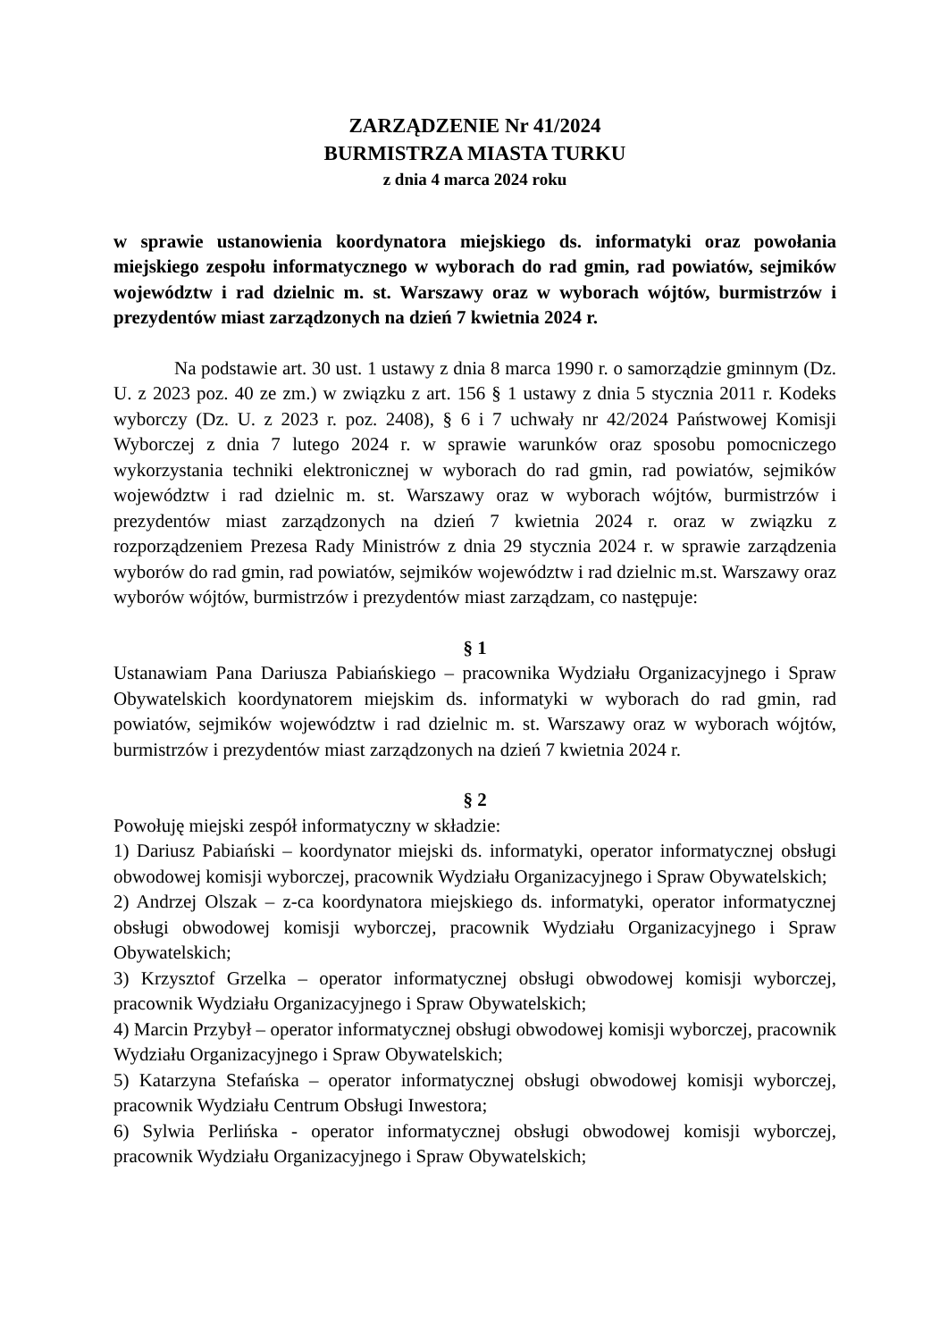ZARZĄDZENIE Nr 41/2024
BURMISTRZA MIASTA TURKU
z dnia 4 marca 2024 roku
w sprawie ustanowienia koordynatora miejskiego ds. informatyki oraz powołania miejskiego zespołu informatycznego w wyborach do rad gmin, rad powiatów, sejmików województw i rad dzielnic m. st. Warszawy oraz w wyborach wójtów, burmistrzów i prezydentów miast zarządzonych na dzień 7 kwietnia 2024 r.
Na podstawie art. 30 ust. 1 ustawy z dnia 8 marca 1990 r. o samorządzie gminnym (Dz. U. z 2023 poz. 40 ze zm.) w związku z art. 156 § 1 ustawy z dnia 5 stycznia 2011 r. Kodeks wyborczy (Dz. U. z 2023 r. poz. 2408), § 6 i 7 uchwały nr 42/2024 Państwowej Komisji Wyborczej z dnia 7 lutego 2024 r. w sprawie warunków oraz sposobu pomocniczego wykorzystania techniki elektronicznej w wyborach do rad gmin, rad powiatów, sejmików województw i rad dzielnic m. st. Warszawy oraz w wyborach wójtów, burmistrzów i prezydentów miast zarządzonych na dzień 7 kwietnia 2024 r. oraz w związku z rozporządzeniem Prezesa Rady Ministrów z dnia 29 stycznia 2024 r. w sprawie zarządzenia wyborów do rad gmin, rad powiatów, sejmików województw i rad dzielnic m.st. Warszawy oraz wyborów wójtów, burmistrzów i prezydentów miast zarządzam, co następuje:
§ 1
Ustanawiam Pana Dariusza Pabiańskiego – pracownika Wydziału Organizacyjnego i Spraw Obywatelskich koordynatorem miejskim ds. informatyki w wyborach do rad gmin, rad powiatów, sejmików województw i rad dzielnic m. st. Warszawy oraz w wyborach wójtów, burmistrzów i prezydentów miast zarządzonych na dzień 7 kwietnia 2024 r.
§ 2
Powołuję miejski zespół informatyczny w składzie:
1) Dariusz Pabiański – koordynator miejski ds. informatyki, operator informatycznej obsługi obwodowej komisji wyborczej, pracownik Wydziału Organizacyjnego i Spraw Obywatelskich;
2) Andrzej Olszak – z-ca koordynatora miejskiego ds. informatyki, operator informatycznej obsługi obwodowej komisji wyborczej, pracownik Wydziału Organizacyjnego i Spraw Obywatelskich;
3) Krzysztof Grzelka – operator informatycznej obsługi obwodowej komisji wyborczej, pracownik Wydziału Organizacyjnego i Spraw Obywatelskich;
4) Marcin Przybył – operator informatycznej obsługi obwodowej komisji wyborczej, pracownik Wydziału Organizacyjnego i Spraw Obywatelskich;
5) Katarzyna Stefańska – operator informatycznej obsługi obwodowej komisji wyborczej, pracownik Wydziału Centrum Obsługi Inwestora;
6) Sylwia Perlińska - operator informatycznej obsługi obwodowej komisji wyborczej, pracownik Wydziału Organizacyjnego i Spraw Obywatelskich;